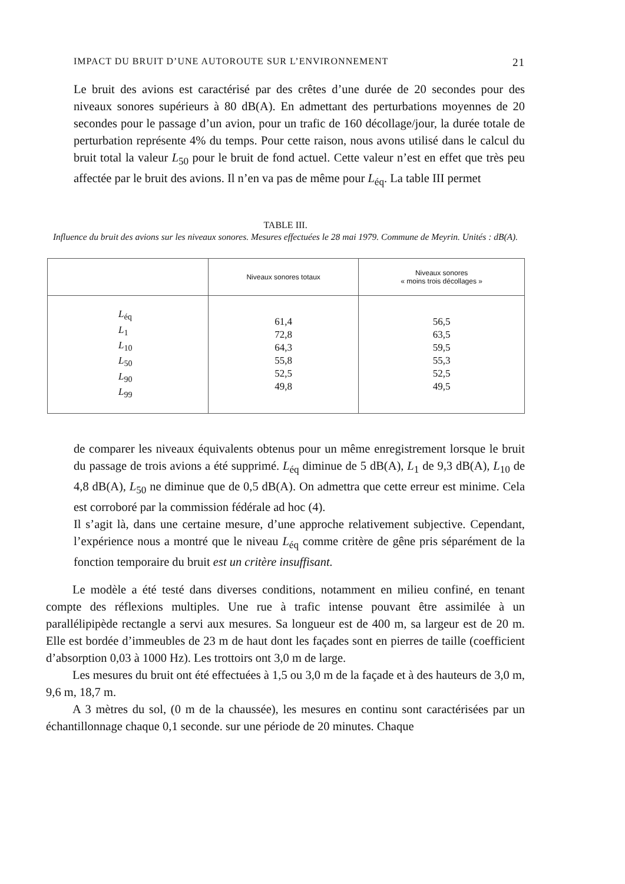IMPACT DU BRUIT D’UNE AUTOROUTE SUR L’ENVIRONNEMENT 21
Le bruit des avions est caractérisé par des crêtes d’une durée de 20 secondes pour des niveaux sonores supérieurs à 80 dB(A). En admettant des perturbations moyennes de 20 secondes pour le passage d’un avion, pour un trafic de 160 décollage/jour, la durée totale de perturbation représente 4% du temps. Pour cette raison, nous avons utilisé dans le calcul du bruit total la valeur L<sub>50</sub> pour le bruit de fond actuel. Cette valeur n’est en effet que très peu affectée par le bruit des avions. Il n’en va pas de même pour L<sub>éq</sub>. La table III permet
TABLE III.
Influence du bruit des avions sur les niveaux sonores. Mesures effectuées le 28 mai 1979. Commune de Meyrin. Unités : dB(A).
| | Niveaux sonores totaux | Niveaux sonores « moins trois décollages » |
| --- | --- | --- |
| L<sub>éq</sub> L<sub>1</sub> L<sub>10</sub> L<sub>50</sub> L<sub>90</sub> L<sub>99</sub> | 61,4 72,8 64,3 55,8 52,5 49,8 | 56,5 63,5 59,5 55,3 52,5 49,5 |
de comparer les niveaux équivalents obtenus pour un même enregistrement lorsque le bruit du passage de trois avions a été supprimé. L<sub>éq</sub> diminue de 5 dB(A), L<sub>1</sub> de 9,3 dB(A), L<sub>10</sub> de 4,8 dB(A), L<sub>50</sub> ne diminue que de 0,5 dB(A). On admettra que cette erreur est minime. Cela est corroboré par la commission fédérale ad hoc (4).
Il s’agit là, dans une certaine mesure, d’une approche relativement subjective. Cependant, l’expérience nous a montré que le niveau L<sub>éq</sub> comme critère de gêne pris séparément de la fonction temporaire du bruit est un critère insuffisant.
Le modèle a été testé dans diverses conditions, notamment en milieu confiné, en tenant compte des réflexions multiples. Une rue à trafic intense pouvant être assimilée à un parallélipipède rectangle a servi aux mesures. Sa longueur est de 400 m, sa largeur est de 20 m. Elle est bordée d’immeubles de 23 m de haut dont les façades sont en pierres de taille (coefficient d’absorption 0,03 à 1000 Hz). Les trottoirs ont 3,0 m de large.
Les mesures du bruit ont été effectuées à 1,5 ou 3,0 m de la façade et à des hauteurs de 3,0 m, 9,6 m, 18,7 m.
A 3 mètres du sol, (0 m de la chaussée), les mesures en continu sont caractérisées par un échantillonnage chaque 0,1 seconde. sur une période de 20 minutes. Chaque